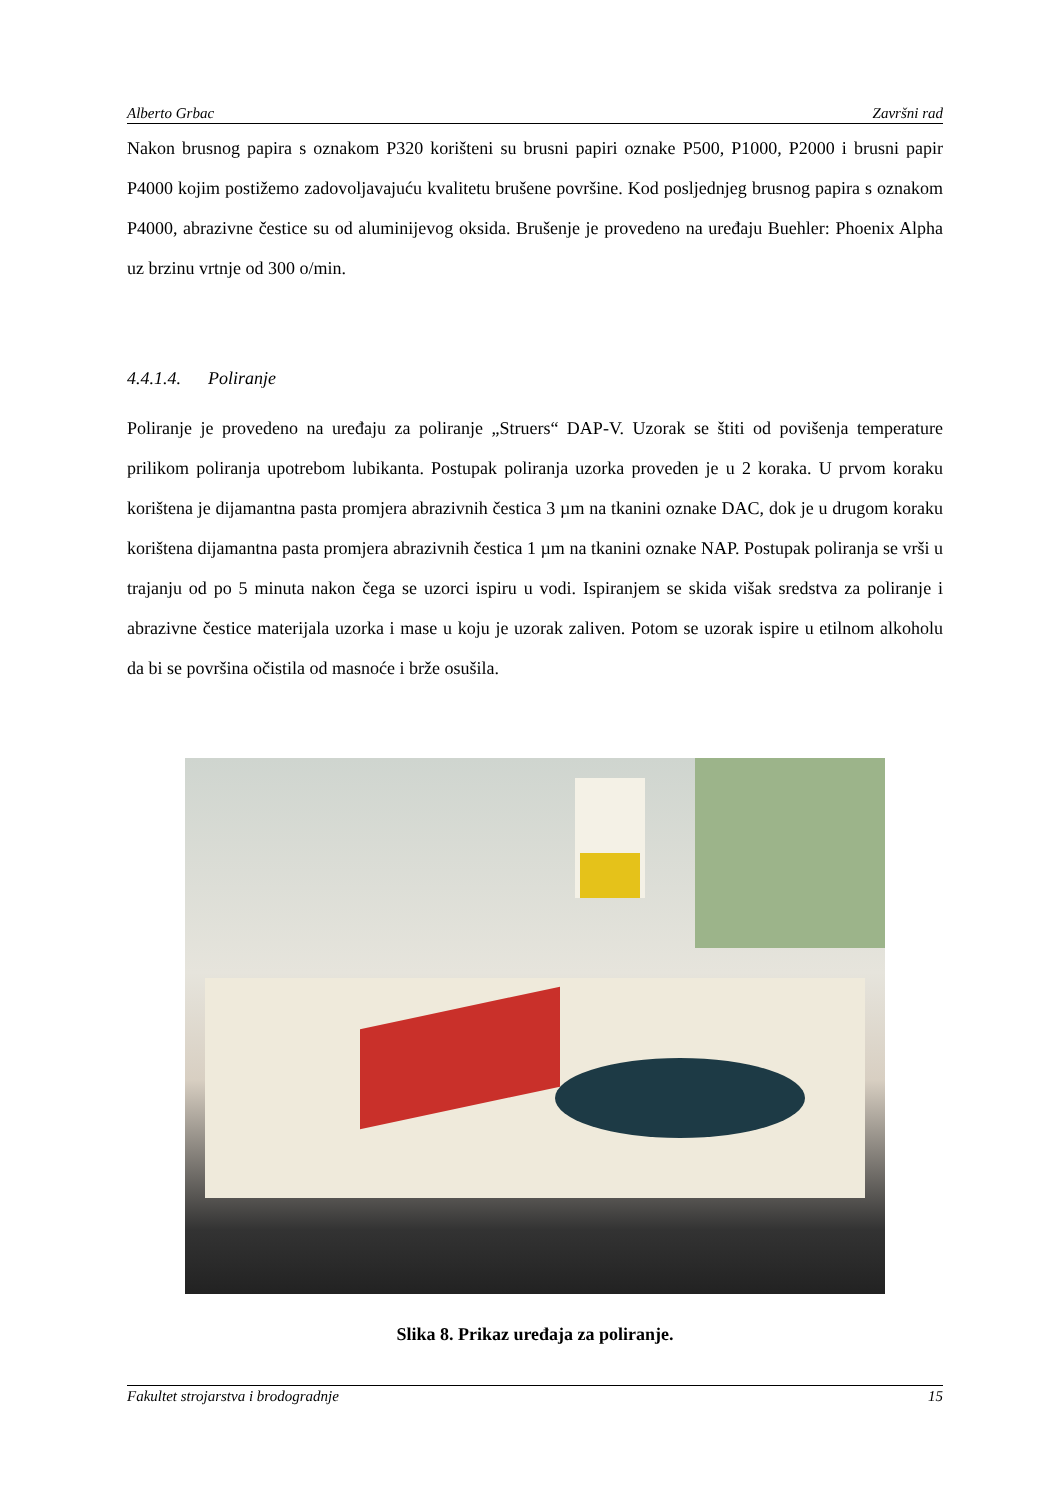Alberto Grbac Završni rad
Nakon brusnog papira s oznakom P320 korišteni su brusni papiri oznake P500, P1000, P2000 i brusni papir P4000 kojim postižemo zadovoljavajuću kvalitetu brušene površine. Kod posljednjeg brusnog papira s oznakom P4000, abrazivne čestice su od aluminijevog oksida. Brušenje je provedeno na uređaju Buehler: Phoenix Alpha uz brzinu vrtnje od 300 o/min.
4.4.1.4. Poliranje
Poliranje je provedeno na uređaju za poliranje „Struers“ DAP-V. Uzorak se štiti od povišenja temperature prilikom poliranja upotrebom lubikanta. Postupak poliranja uzorka proveden je u 2 koraka. U prvom koraku korištena je dijamantna pasta promjera abrazivnih čestica 3 µm na tkanini oznake DAC, dok je u drugom koraku korištena dijamantna pasta promjera abrazivnih čestica 1 µm na tkanini oznake NAP. Postupak poliranja se vrši u trajanju od po 5 minuta nakon čega se uzorci ispiru u vodi. Ispiranjem se skida višak sredstva za poliranje i abrazivne čestice materijala uzorka i mase u koju je uzorak zaliven. Potom se uzorak ispire u etilnom alkoholu da bi se površina očistila od masnoće i brže osušila.
Slika 8. Prikaz uređaja za poliranje.
Fakultet strojarstva i brodogradnje 15